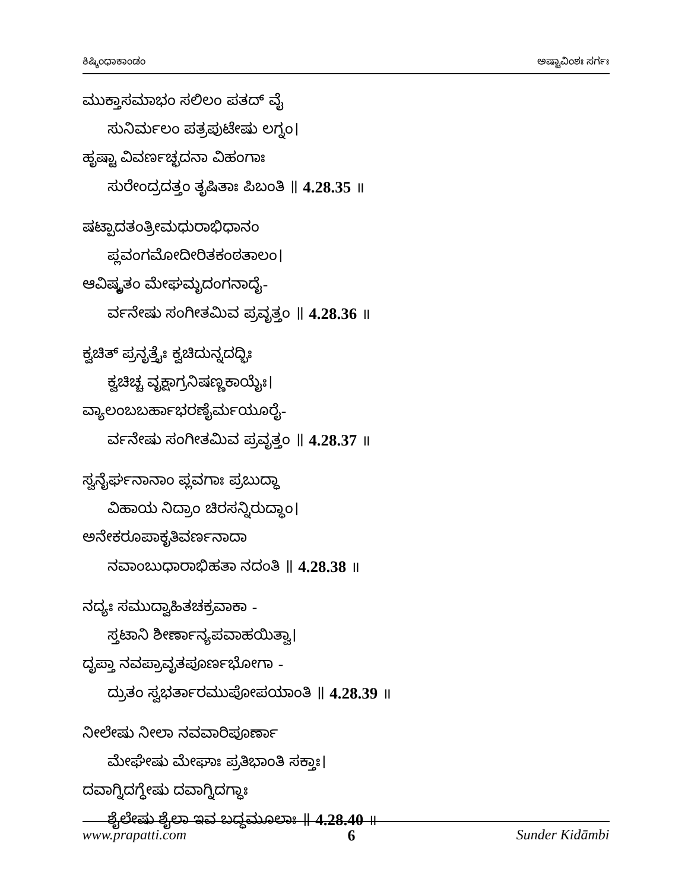ಕಿಷ್ಕಿಂಧಾಕಾಂಡಂ ಅಷ್ಟಾವಿಂಶಃ ಸರ್ಗಃ
ಮುಕ್ತಾಸಮಾಭಂ ಸಲಿಲಂ ಪತದ್ ವೈ
ಸುನಿರ್ಮಲಂ ಪತ್ರಪುಟೇಷು ಲಗ್ನಂ।
ಹೃಷ್ಟಾ ವಿವರ್ಣಚ್ಛದನಾ ವಿಹಂಗಾಃ
ಸುರೇಂದ್ರದತ್ತಂ ತೃಷಿತಾಃ ಪಿಬಂತಿ ॥ 4.28.35 ॥
ಷಟ್ಪಾದತಂತ್ರೀಮಧುರಾಭಿಧಾನಂ
ಪ್ಲವಂಗಮೋದೀರಿತಕಂಠತಾಲಂ।
ಆವಿಷ್ಕೃತಂ ಮೇಘಮೃದಂಗನಾದೈ-
ರ್ವನೇಷು ಸಂಗೀತಮಿವ ಪ್ರವೃತ್ತಂ ॥ 4.28.36 ॥
ಕ್ವಚಿತ್ ಪ್ರನೃತ್ತೈಃ ಕ್ವಚಿದುನ್ನದದ್ಭಿಃ
ಕ್ವಚಿಚ್ಚ ವೃಕ್ಷಾಗ್ರನಿಷಣ್ಣಕಾಯೈಃ।
ವ್ಯಾಲಂಬಬರ್ಹಾಭರಣೈರ್ಮಯೂರೈ-
ರ್ವನೇಷು ಸಂಗೀತಮಿವ ಪ್ರವೃತ್ತಂ ॥ 4.28.37 ॥
ಸ್ವನೈರ್ಘನಾನಾಂ ಪ್ಲವಗಾಃ ಪ್ರಬುದ್ಧಾ
ವಿಹಾಯ ನಿದ್ರಾಂ ಚಿರಸನ್ನಿರುದ್ಧಾಂ।
ಅನೇಕರೂಪಾಕೃತಿವರ್ಣನಾದಾ
ನವಾಂಬುಧಾರಾಭಿಹತಾ ನದಂತಿ ॥ 4.28.38 ॥
ನದ್ಯಃ ಸಮುದ್ವಾಹಿತಚಕ್ರವಾಕಾ -
ಸ್ತಟಾನಿ ಶೀರ್ಣಾನ್ಯಪವಾಹಯಿತ್ವಾ।
ದೃಪ್ತಾ ನವಪ್ರಾವೃತಪೂರ್ಣಭೋಗಾ -
ದ್ರುತಂ ಸ್ವಭರ್ತಾರಮುಪೋಪಯಾಂತಿ ॥ 4.28.39 ॥
ನೀಲೇಷು ನೀಲಾ ನವವಾರಿಪೂರ್ಣಾ
ಮೇಘೇಷು ಮೇಘಾಃ ಪ್ರತಿಭಾಂತಿ ಸಕ್ತಾಃ।
ದವಾಗ್ನಿದಗ್ಧೇಷು ದವಾಗ್ನಿದಗ್ಧಾಃ
ಶೈಲೇಷು ಶೈಲಾ ಇವ ಬದ್ಧಮೂಲಾಃ ॥ 4.28.40 ॥
www.prapatti.com 6 Sunder Kidāmbi